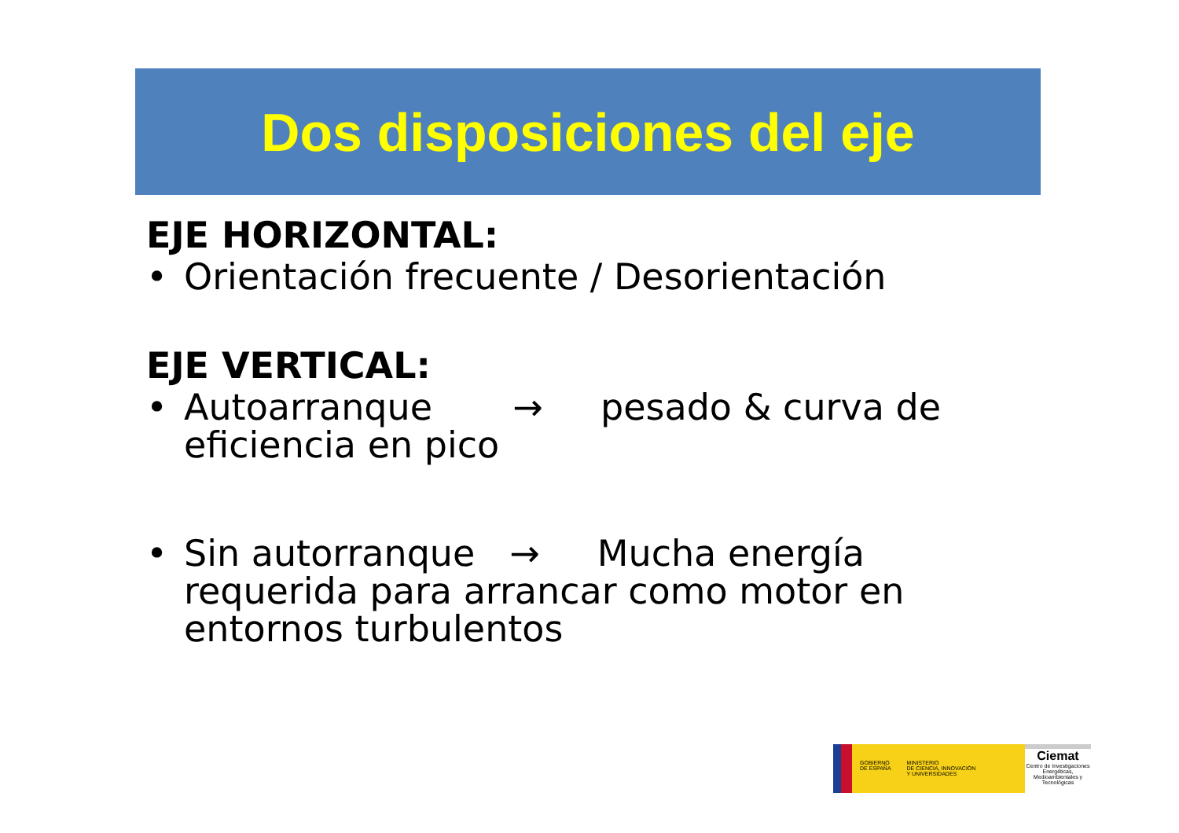Dos disposiciones del eje
EJE HORIZONTAL:
• Orientación frecuente / Desorientación
EJE VERTICAL:
• Autoarranque → pesado & curva de eficiencia en pico
• Sin autorranque → Mucha energía requerida para arrancar como motor en entornos turbulentos
GOBIERNO
DE ESPAÑA MINISTERIO
DE CIENCIA, INNOVACIÓN
Y UNIVERSIDADES
Ciemat
Centro de Investigaciones Energéticas, Medioambientales y Tecnológicas